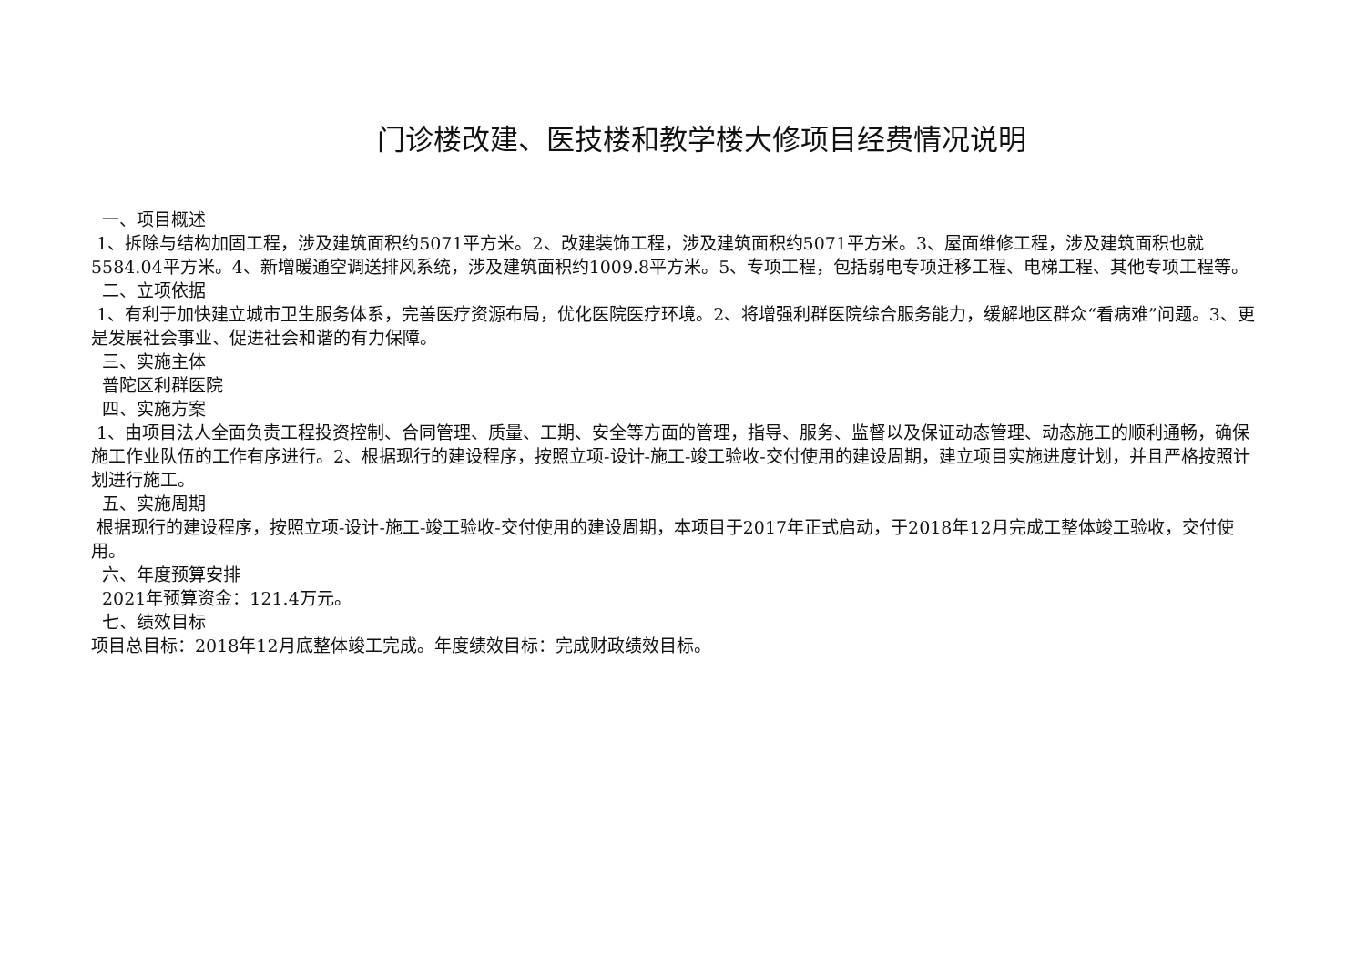门诊楼改建、医技楼和教学楼大修项目经费情况说明
一、项目概述
1、拆除与结构加固工程，涉及建筑面积约5071平方米。2、改建装饰工程，涉及建筑面积约5071平方米。3、屋面维修工程，涉及建筑面积也就5584.04平方米。4、新增暖通空调送排风系统，涉及建筑面积约1009.8平方米。5、专项工程，包括弱电专项迁移工程、电梯工程、其他专项工程等。
二、立项依据
1、有利于加快建立城市卫生服务体系，完善医疗资源布局，优化医院医疗环境。2、将增强利群医院综合服务能力，缓解地区群众“看病难”问题。3、更是发展社会事业、促进社会和谐的有力保障。
三、实施主体
普陀区利群医院
四、实施方案
1、由项目法人全面负责工程投资控制、合同管理、质量、工期、安全等方面的管理，指导、服务、监督以及保证动态管理、动态施工的顺利通畅，确保施工作业队伍的工作有序进行。2、根据现行的建设程序，按照立项-设计-施工-竣工验收-交付使用的建设周期，建立项目实施进度计划，并且严格按照计划进行施工。
五、实施周期
根据现行的建设程序，按照立项-设计-施工-竣工验收-交付使用的建设周期，本项目于2017年正式启动，于2018年12月完成工整体竣工验收，交付使用。
六、年度预算安排
2021年预算资金：121.4万元。
七、绩效目标
项目总目标：2018年12月底整体竣工完成。年度绩效目标：完成财政绩效目标。